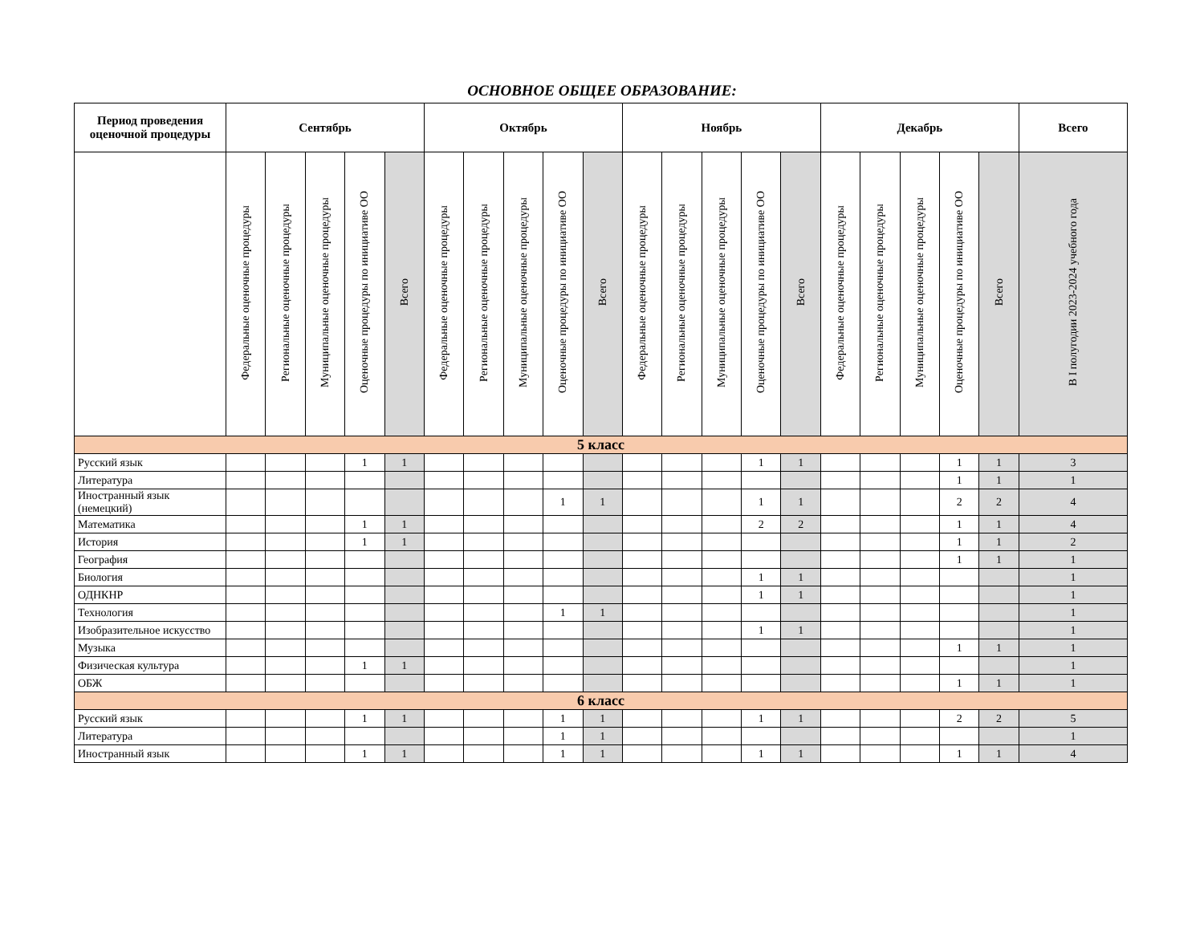ОСНОВНОЕ ОБЩЕЕ ОБРАЗОВАНИЕ:
| Период проведения оценочной процедуры | Сентябрь | | | | | Октябрь | | | | | Ноябрь | | | | | Декабрь | | | | | Всего |
| --- | --- | --- | --- | --- | --- | --- | --- | --- | --- | --- | --- | --- | --- | --- | --- | --- | --- | --- | --- | --- | --- |
| | Федеральные оценочные процедуры | Региональные оценочные процедуры | Муниципальные оценочные процедуры | Оценочные процедуры по инициативе ОО | Всего | Федеральные оценочные процедуры | Региональные оценочные процедуры | Муниципальные оценочные процедуры | Оценочные процедуры по инициативе ОО | Всего | Федеральные оценочные процедуры | Региональные оценочные процедуры | Муниципальные оценочные процедуры | Оценочные процедуры по инициативе ОО | Всего | Федеральные оценочные процедуры | Региональные оценочные процедуры | Муниципальные оценочные процедуры | Оценочные процедуры по инициативе ОО | Всего | В I полугодии 2023-2024 учебного года |
| 5 класс | | | | | | | | | | | | | | | | | | | | | |
| Русский язык | | | | 1 | 1 | | | | | | | | | 1 | 1 | | | | 1 | 1 | 3 |
| Литература | | | | | | | | | | | | | | | | | | | 1 | 1 | 1 |
| Иностранный язык (немецкий) | | | | | | | | | 1 | 1 | | | | 1 | 1 | | | | 2 | 2 | 4 |
| Математика | | | | 1 | 1 | | | | | | | | | 2 | 2 | | | | 1 | 1 | 4 |
| История | | | | 1 | 1 | | | | | | | | | | | | | | 1 | 1 | 2 |
| География | | | | | | | | | | | | | | | | | | | 1 | 1 | 1 |
| Биология | | | | | | | | | | | | | | 1 | 1 | | | | | | 1 |
| ОДНКНР | | | | | | | | | | | | | | 1 | 1 | | | | | | 1 |
| Технология | | | | | | | | | 1 | 1 | | | | | | | | | | | 1 |
| Изобразительное искусство | | | | | | | | | | | | | | 1 | 1 | | | | | | 1 |
| Музыка | | | | | | | | | | | | | | | | | | | 1 | 1 | 1 |
| Физическая культура | | | | 1 | 1 | | | | | | | | | | | | | | | | 1 |
| ОБЖ | | | | | | | | | | | | | | | | | | | 1 | 1 | 1 |
| 6 класс | | | | | | | | | | | | | | | | | | | | | |
| Русский язык | | | | 1 | 1 | | | | 1 | 1 | | | | 1 | 1 | | | | 2 | 2 | 5 |
| Литература | | | | | | | | | 1 | 1 | | | | | | | | | | | 1 |
| Иностранный язык | | | | 1 | 1 | | | | 1 | 1 | | | | 1 | 1 | | | | 1 | 1 | 4 |